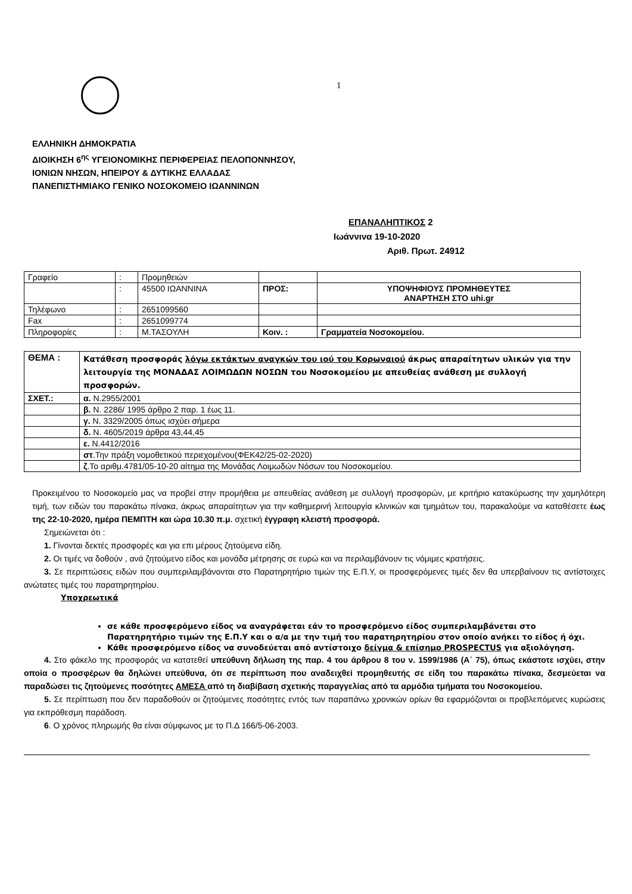1
ΕΛΛΗΝΙΚΗ ΔΗΜΟΚΡΑΤΙΑ
ΔΙΟΙΚΗΣΗ 6<sup>ης</sup> ΥΓΕΙΟΝΟΜΙΚΗΣ ΠΕΡΙΦΕΡΕΙΑΣ ΠΕΛΟΠΟΝΝΗΣΟΥ,
ΙΟΝΙΩΝ ΝΗΣΩΝ, ΗΠΕΙΡΟΥ & ΔΥΤΙΚΗΣ ΕΛΛΑΔΑΣ
ΠΑΝΕΠΙΣΤΗΜΙΑΚΟ ΓΕΝΙΚΟ ΝΟΣΟΚΟΜΕΙΟ ΙΩΑΝΝΙΝΩΝ
ΕΠΑΝΑΛΗΠΤΙΚΟΣ 2
Ιωάννινα 19-10-2020
Αριθ. Πρωτ. 24912
| Γραφείο | : | Προμηθειών | | |
| | : | 45500 ΙΩΑΝΝΙΝΑ | ΠΡΟΣ: | ΥΠΟΨΗΦΙΟΥΣ ΠΡΟΜΗΘΕΥΤΕΣ ΑΝΑΡΤΗΣΗ ΣΤΟ uhi.gr |
| Τηλέφωνο | : | 2651099560 | | |
| Fax | : | 2651099774 | | |
| Πληροφορίες | : | Μ.ΤΑΣΟΥΛΗ | Κοιν. : | Γραμματεία Νοσοκομείου. |
| ΘΕΜΑ : | Κατάθεση προσφοράς λόγω εκτάκτων αναγκών του ιού του Κορωναιού άκρως απαραίτητων υλικών για την λειτουργία της ΜΟΝΑΔΑΣ ΛΟΙΜΩΔΩΝ ΝΟΣΩΝ του Νοσοκομείου με απευθείας ανάθεση με συλλογή προσφορών. |
| ΣΧΕΤ.: | α. Ν.2955/2001 |
| | β. Ν. 2286/ 1995 άρθρο 2 παρ. 1 έως 11. |
| | γ. Ν. 3329/2005 όπως ισχύει σήμερα |
| | δ. Ν. 4605/2019 άρθρα 43,44,45 |
| | ε. Ν.4412/2016 |
| | στ .Την πράξη νομοθετικού περιεχομένου(ΦΕΚ42/25-02-2020) |
| | ζ .Το αριθμ.4781/05-10-20 αίτημα της Μονάδας Λοιμωδών Νόσων του Νοσοκομείου. |
Προκειμένου το Νοσοκομείο μας να προβεί στην προμήθεια με απευθείας ανάθεση με συλλογή προσφορών, με κριτήριο κατακύρωσης την χαμηλότερη τιμή, των ειδών του παρακάτω πίνακα, άκρως απαραίτητων για την καθημερινή λειτουργία κλινικών και τμημάτων του, παρακαλούμε να καταθέσετε έως της 22-10-2020, ημέρα ΠΕΜΠΤΗ και ώρα 10.30 π.μ. σχετική έγγραφη κλειστή προσφορά.
Σημειώνεται ότι :
1. Γίνονται δεκτές προσφορές και για επι μέρους ζητούμενα είδη.
2. Οι τιμές να δοθούν , ανά ζητούμενο είδος και μονάδα μέτρησης σε ευρώ και να περιλαμβάνουν τις νόμιμες κρατήσεις.
3. Σε περιπτώσεις ειδών που συμπεριλαμβάνονται στο Παρατηρητήριο τιμών της Ε.Π.Υ, οι προσφερόμενες τιμές δεν θα υπερβαίνουν τις αντίστοιχες ανώτατες τιμές του παρατηρητηρίου.
Υποχρεωτικά
σε κάθε προσφερόμενο είδος να αναγράφεται εάν το προσφερόμενο είδος συμπεριλαμβάνεται στο Παρατηρητήριο τιμών της Ε.Π.Υ και ο α/α με την τιμή του παρατηρητηρίου στον οποίο ανήκει το είδος ή όχι.
Κάθε προσφερόμενο είδος να συνοδεύεται από αντίστοιχο δείγμα & επίσημο PROSPECTUS για αξιολόγηση.
4. Στο φάκελο της προσφοράς να κατατεθεί υπεύθυνη δήλωση της παρ. 4 του άρθρου 8 του ν. 1599/1986 (Α΄ 75), όπως εκάστοτε ισχύει, στην οποία ο προσφέρων θα δηλώνει υπεύθυνα, ότι σε περίπτωση που αναδειχθεί προμηθευτής σε είδη του παρακάτω πίνακα, δεσμεύεται να παραδώσει τις ζητούμενες ποσότητες ΑΜΕΣΑ από τη διαβίβαση σχετικής παραγγελίας από τα αρμόδια τμήματα του Νοσοκομείου.
5. Σε περίπτωση που δεν παραδοθούν οι ζητούμενες ποσότητες εντός των παραπάνω χρονικών ορίων θα εφαρμόζονται οι προβλεπόμενες κυρώσεις για εκπρόθεσμη παράδοση.
6. Ο χρόνος πληρωμής θα είναι σύμφωνος με το Π.Δ 166/5-06-2003.